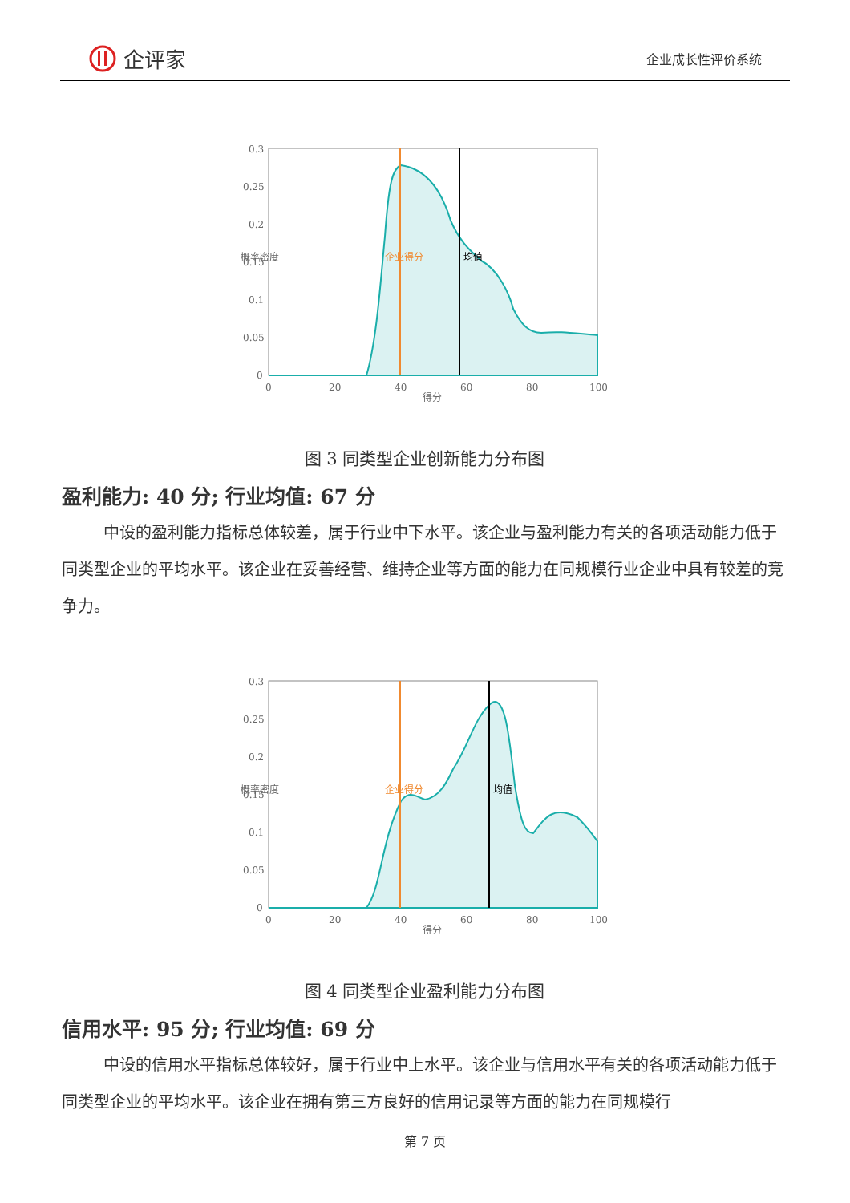企评家
企业成长性评价系统
0.3
0.25
0.2
0.15
0.1
0.05
0
0
20
40
60
80
100
得分
概率密度
企业得分
均值
图 3 同类型企业创新能力分布图
盈利能力: 40 分; 行业均值: 67 分
中设的盈利能力指标总体较差，属于行业中下水平。该企业与盈利能力有关的各项活动能力低于同类型企业的平均水平。该企业在妥善经营、维持企业等方面的能力在同规模行业企业中具有较差的竞争力。
0.3
0.25
0.2
0.15
0.1
0.05
0
0
20
40
60
80
100
得分
概率密度
企业得分
均值
图 4 同类型企业盈利能力分布图
信用水平: 95 分; 行业均值: 69 分
中设的信用水平指标总体较好，属于行业中上水平。该企业与信用水平有关的各项活动能力低于同类型企业的平均水平。该企业在拥有第三方良好的信用记录等方面的能力在同规模行
第 7 页